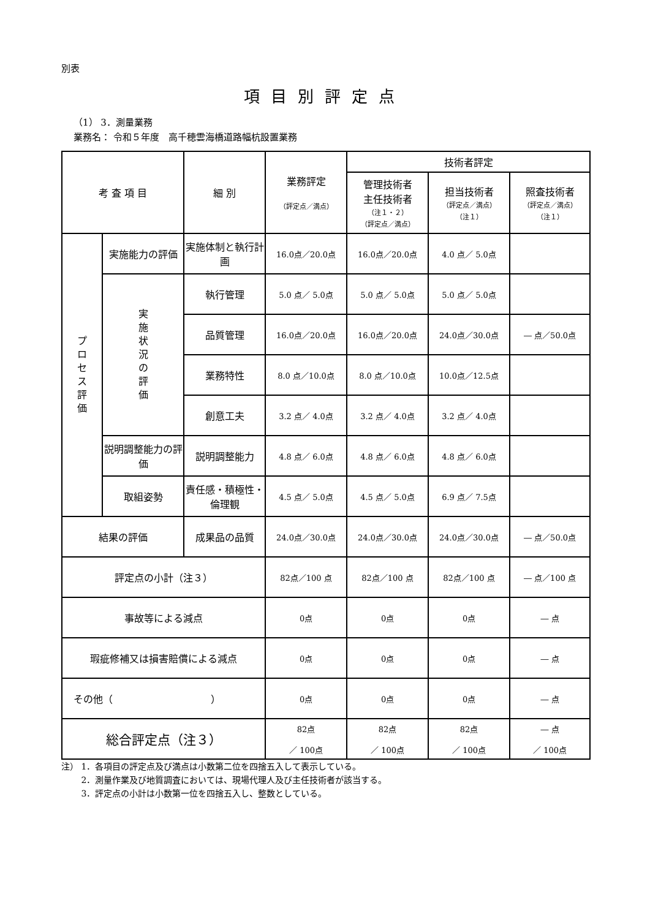別表
項目別評定点
（1） 3．測量業務
業務名： 令和５年度　高千穂雲海橋道路幅杭設置業務
| 考 査 項 目 | | 細 別 | 業務評定 （評定点／満点） | 技術者評定 | | |
| --- | --- | --- | --- | --- | --- | --- |
| | | | | 管理技術者 主任技術者 （注１・２） （評定点／満点） | 担当技術者 （評定点／満点） （注１） | 照査技術者 （評定点／満点） （注１） |
| プロセス評価 | 実施能力の評価 | 実施体制と執行計画 | 16.0点／20.0点 | 16.0点／20.0点 | 4.0 点／ 5.0点 | |
| | 実施状況の評価 | 執行管理 | 5.0 点／ 5.0点 | 5.0 点／ 5.0点 | 5.0 点／ 5.0点 | |
| | | 品質管理 | 16.0点／20.0点 | 16.0点／20.0点 | 24.0点／30.0点 | ― 点／50.0点 |
| | | 業務特性 | 8.0 点／10.0点 | 8.0 点／10.0点 | 10.0点／12.5点 | |
| | | 創意工夫 | 3.2 点／ 4.0点 | 3.2 点／ 4.0点 | 3.2 点／ 4.0点 | |
| | 説明調整能力の評価 | 説明調整能力 | 4.8 点／ 6.0点 | 4.8 点／ 6.0点 | 4.8 点／ 6.0点 | |
| | 取組姿勢 | 責任感・積極性・倫理観 | 4.5 点／ 5.0点 | 4.5 点／ 5.0点 | 6.9 点／ 7.5点 | |
| 結果の評価 | | 成果品の品質 | 24.0点／30.0点 | 24.0点／30.0点 | 24.0点／30.0点 | ― 点／50.0点 |
| 評定点の小計（注３） | | | 82点／100 点 | 82点／100 点 | 82点／100 点 | ― 点／100 点 |
| 事故等による減点 | | | 0点 | 0点 | 0点 | ― 点 |
| 瑕疵修補又は損害賠償による減点 | | | 0点 | 0点 | 0点 | ― 点 |
| その他（ ） | | | 0点 | 0点 | 0点 | ― 点 |
| 総合評定点（注３） | | | 82点 ／ 100点 | 82点 ／ 100点 | 82点 ／ 100点 | ― 点 ／ 100点 |
注） 1．各項目の評定点及び満点は小数第二位を四捨五入して表示している。
　　 2．測量作業及び地質調査においては、現場代理人及び主任技術者が該当する。
　　 3．評定点の小計は小数第一位を四捨五入し、整数としている。